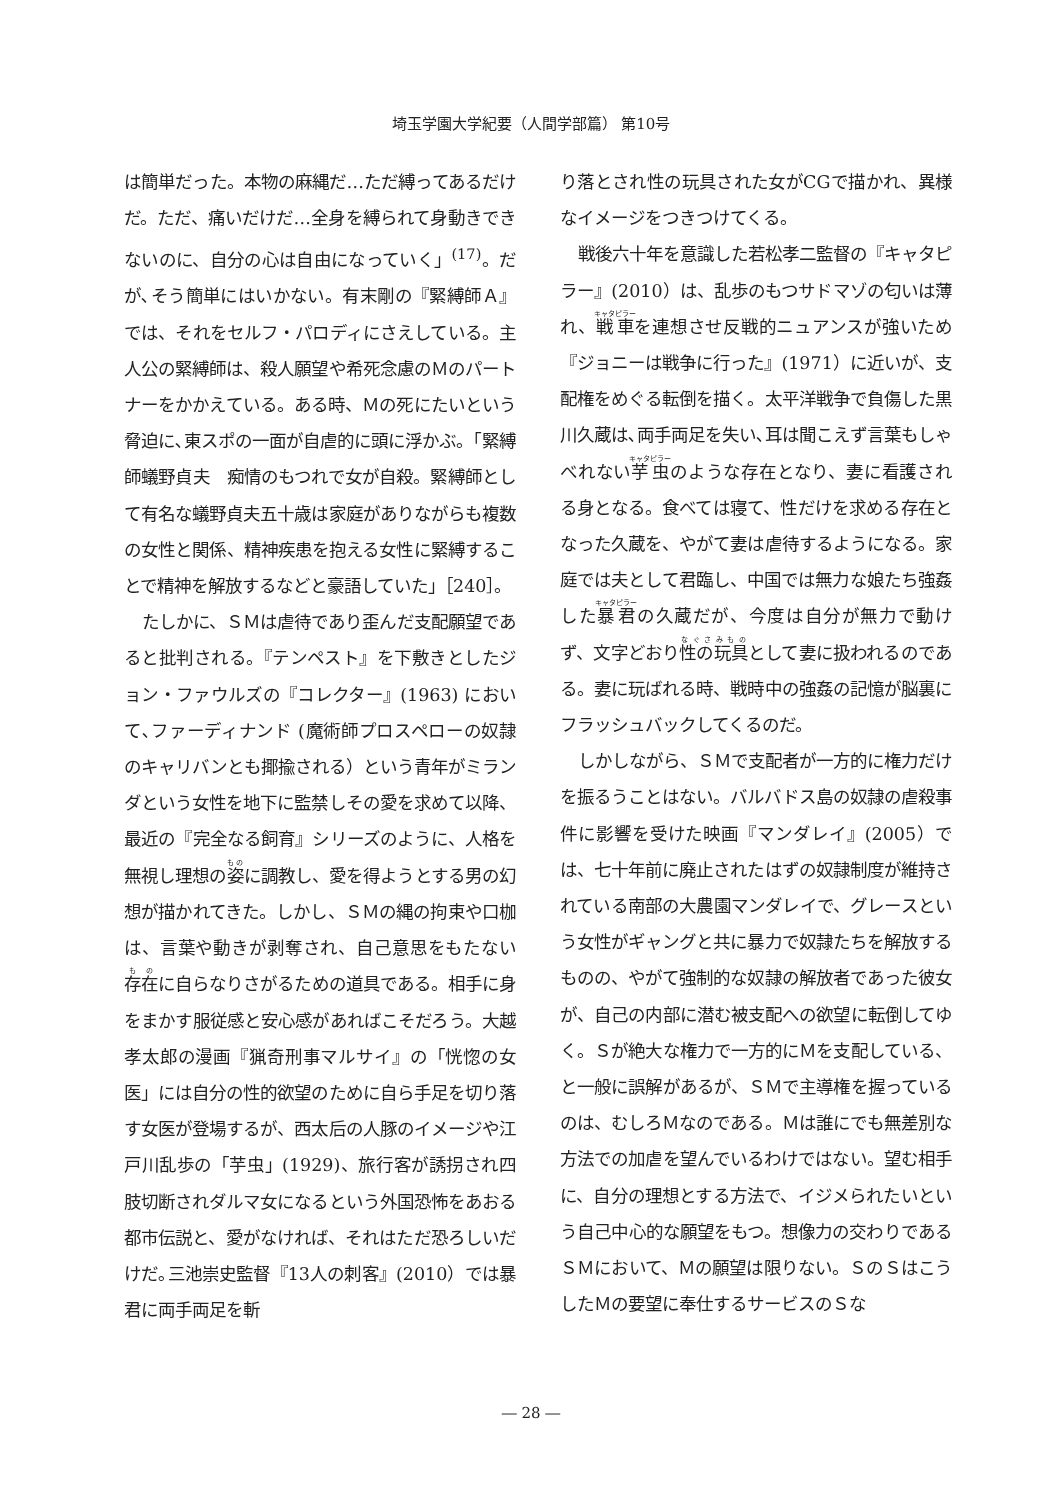埼玉学園大学紀要（人間学部篇） 第10号
は簡単だった。本物の麻縄だ…ただ縛ってあるだけだ。ただ、痛いだけだ…全身を縛られて身動きできないのに、自分の心は自由になっていく」<sup>(17)</sup>。だが､そう簡単にはいかない。有末剛の『緊縛師Ａ』では、それをセルフ・パロディにさえしている。主人公の緊縛師は、殺人願望や希死念慮のＭのパートナーをかかえている。ある時、Ｍの死にたいという脅迫に､東スポの一面が自虐的に頭に浮かぶ。｢緊縛師蟻野貞夫　痴情のもつれで女が自殺。緊縛師として有名な蟻野貞夫五十歳は家庭がありながらも複数の女性と関係、精神疾患を抱える女性に緊縛することで精神を解放するなどと豪語していた」［240］。
たしかに、ＳＭは虐待であり歪んだ支配願望であると批判される。『テンペスト』を下敷きとしたジョン・ファウルズの『コレクター』(1963) において､ファーディナンド (魔術師プロスペローの奴隷のキャリバンとも揶揄される）という青年がミランダという女性を地下に監禁しその愛を求めて以降、最近の『完全なる飼育』シリーズのように、人格を無視し理想の姿に調教し、愛を得ようとする男の幻想が描かれてきた。しかし、ＳＭの縄の拘束や口枷は、言葉や動きが剥奪され、自己意思をもたない存在に自らなりさがるための道具である。相手に身をまかす服従感と安心感があればこそだろう。大越孝太郎の漫画『猟奇刑事マルサイ』の「恍惚の女医」には自分の性的欲望のために自ら手足を切り落す女医が登場するが、西太后の人豚のイメージや江戸川乱歩の「芋虫」(1929)、旅行客が誘拐され四肢切断されダルマ女になるという外国恐怖をあおる都市伝説と、愛がなければ、それはただ恐ろしいだけだ｡三池崇史監督『13人の刺客』(2010）では暴君に両手両足を斬
り落とされ性の玩具された女がCGで描かれ、異様なイメージをつきつけてくる。
戦後六十年を意識した若松孝二監督の『キャタピラー』(2010）は、乱歩のもつサドマゾの匂いは薄れ、戦車を連想させ反戦的ニュアンスが強いため『ジョニーは戦争に行った』(1971）に近いが、支配権をめぐる転倒を描く。太平洋戦争で負傷した黒川久蔵は､両手両足を失い､耳は聞こえず言葉もしゃべれない芋虫のような存在となり、妻に看護される身となる。食べては寝て、性だけを求める存在となった久蔵を、やがて妻は虐待するようになる。家庭では夫として君臨し、中国では無力な娘たち強姦した暴君の久蔵だが、今度は自分が無力で動けず、文字どおり性の玩具として妻に扱われるのである。妻に玩ばれる時、戦時中の強姦の記憶が脳裏にフラッシュバックしてくるのだ。
しかしながら、ＳＭで支配者が一方的に権力だけを振るうことはない。バルバドス島の奴隷の虐殺事件に影響を受けた映画『マンダレイ』(2005）では、七十年前に廃止されたはずの奴隷制度が維持されている南部の大農園マンダレイで、グレースという女性がギャングと共に暴力で奴隷たちを解放するものの、やがて強制的な奴隷の解放者であった彼女が、自己の内部に潜む被支配への欲望に転倒してゆく。Ｓが絶大な権力で一方的にＭを支配している、と一般に誤解があるが、ＳＭで主導権を握っているのは、むしろＭなのである。Ｍは誰にでも無差別な方法での加虐を望んでいるわけではない。望む相手に、自分の理想とする方法で、イジメられたいという自己中心的な願望をもつ。想像力の交わりであるＳＭにおいて、Ｍの願望は限りない。ＳのＳはこうしたＭの要望に奉仕するサービスのＳな
― 28 ―